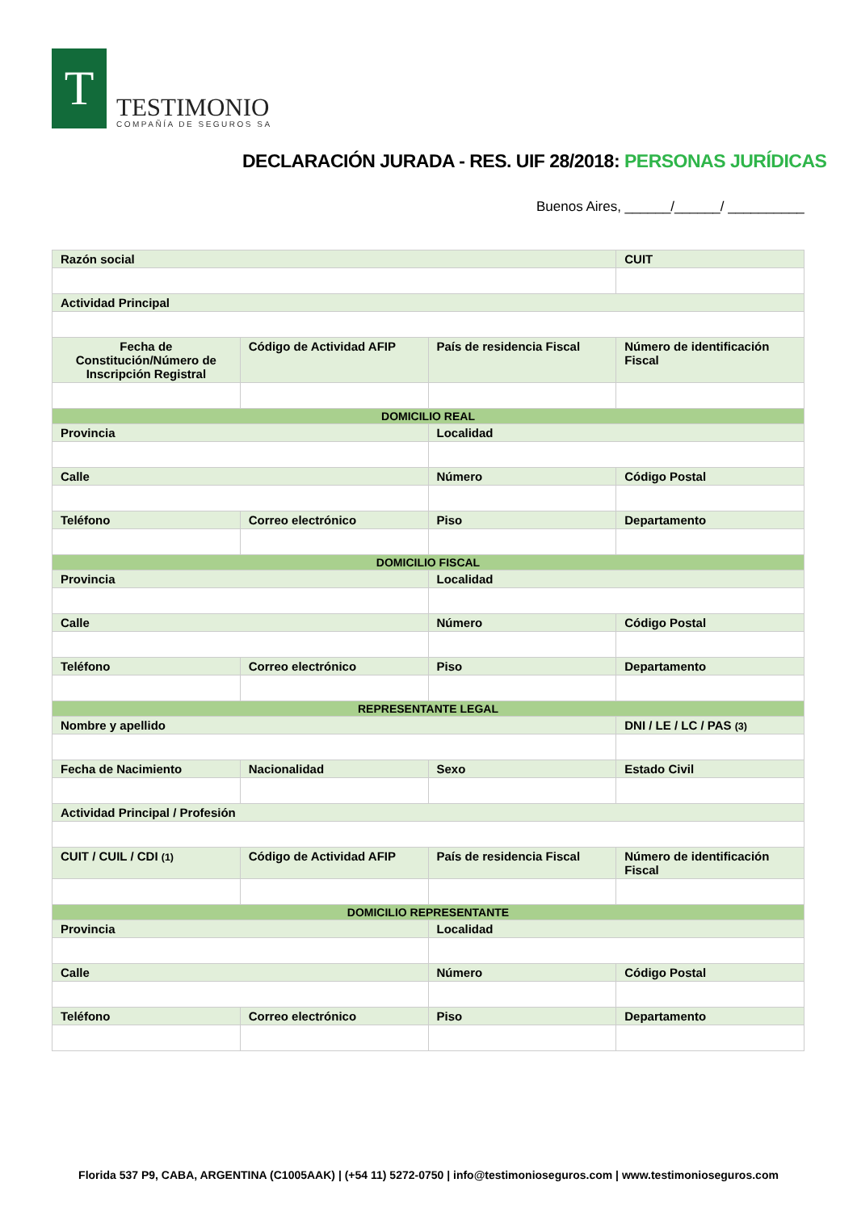T
TESTIMONIO
COMPAÑÍA DE SEGUROS SA
DECLARACIÓN JURADA - RES. UIF 28/2018: PERSONAS JURÍDICAS
Buenos Aires, ______/______/ __________
| Razón social | | | CUIT |
| Actividad Principal | | | |
| Fecha de Constitución/Número de Inscripción Registral | Código de Actividad AFIP | País de residencia Fiscal | Número de identificación Fiscal |
| DOMICILIO REAL | | | |
| Provincia | | Localidad | |
| Calle | | Número | Código Postal |
| Teléfono | Correo electrónico | Piso | Departamento |
| DOMICILIO FISCAL | | | |
| Provincia | | Localidad | |
| Calle | | Número | Código Postal |
| Teléfono | Correo electrónico | Piso | Departamento |
| REPRESENTANTE LEGAL | | | |
| Nombre y apellido | | | DNI / LE / LC / PAS (3) |
| Fecha de Nacimiento | Nacionalidad | Sexo | Estado Civil |
| Actividad Principal / Profesión | | | |
| CUIT / CUIL / CDI (1) | Código de Actividad AFIP | País de residencia Fiscal | Número de identificación Fiscal |
| DOMICILIO REPRESENTANTE | | | |
| Provincia | | Localidad | |
| Calle | | Número | Código Postal |
| Teléfono | Correo electrónico | Piso | Departamento |
Florida 537 P9, CABA, ARGENTINA (C1005AAK) | (+54 11) 5272-0750 | info@testimonioseguros.com | www.testimonioseguros.com